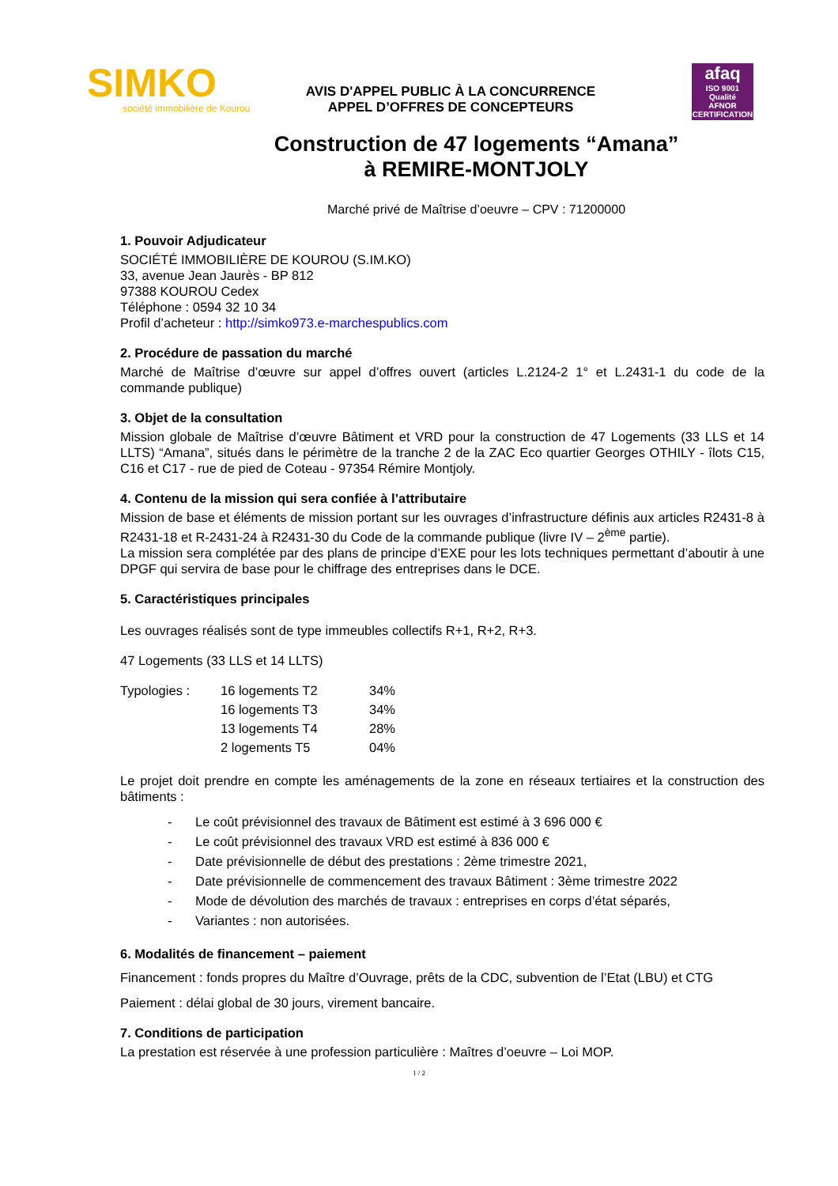SIMKO
société immobilière de Kourou
AVIS D'APPEL PUBLIC À LA CONCURRENCE
APPEL D’OFFRES DE CONCEPTEURS
afaq
ISO 9001
Qualité
AFNOR CERTIFICATION
Construction de 47 logements “Amana”
à REMIRE-MONTJOLY
Marché privé de Maîtrise d’oeuvre – CPV : 71200000
1. Pouvoir Adjudicateur
SOCIÉTÉ IMMOBILIÈRE DE KOUROU (S.IM.KO)
33, avenue Jean Jaurès - BP 812
97388 KOUROU Cedex
Téléphone : 0594 32 10 34
Profil d’acheteur : http://simko973.e-marchespublics.com
2. Procédure de passation du marché
Marché de Maîtrise d’œuvre sur appel d’offres ouvert (articles L.2124-2 1° et L.2431-1 du code de la commande publique)
3. Objet de la consultation
Mission globale de Maîtrise d’œuvre Bâtiment et VRD pour la construction de 47 Logements (33 LLS et 14 LLTS) “Amana”, situés dans le périmètre de la tranche 2 de la ZAC Eco quartier Georges OTHILY - îlots C15, C16 et C17 - rue de pied de Coteau - 97354 Rémire Montjoly.
4. Contenu de la mission qui sera confiée à l’attributaire
Mission de base et éléments de mission portant sur les ouvrages d’infrastructure définis aux articles R2431-8 à R2431-18 et R-2431-24 à R2431-30 du Code de la commande publique (livre IV – 2<sup>ème</sup> partie).
La mission sera complétée par des plans de principe d’EXE pour les lots techniques permettant d’aboutir à une DPGF qui servira de base pour le chiffrage des entreprises dans le DCE.
5. Caractéristiques principales
Les ouvrages réalisés sont de type immeubles collectifs R+1, R+2, R+3.
47 Logements (33 LLS et 14 LLTS)
| Typologies : | 16 logements T2 | 34% |
| | 16 logements T3 | 34% |
| | 13 logements T4 | 28% |
| | 2 logements T5 | 04% |
Le projet doit prendre en compte les aménagements de la zone en réseaux tertiaires et la construction des bâtiments :
- Le coût prévisionnel des travaux de Bâtiment est estimé à 3 696 000 €
- Le coût prévisionnel des travaux VRD est estimé à 836 000 €
- Date prévisionnelle de début des prestations : 2ème trimestre 2021,
- Date prévisionnelle de commencement des travaux Bâtiment : 3ème trimestre 2022
- Mode de dévolution des marchés de travaux : entreprises en corps d’état séparés,
- Variantes : non autorisées.
6. Modalités de financement – paiement
Financement : fonds propres du Maître d’Ouvrage, prêts de la CDC, subvention de l’Etat (LBU) et CTG
Paiement : délai global de 30 jours, virement bancaire.
7. Conditions de participation
La prestation est réservée à une profession particulière : Maîtres d’oeuvre – Loi MOP.
1 / 2